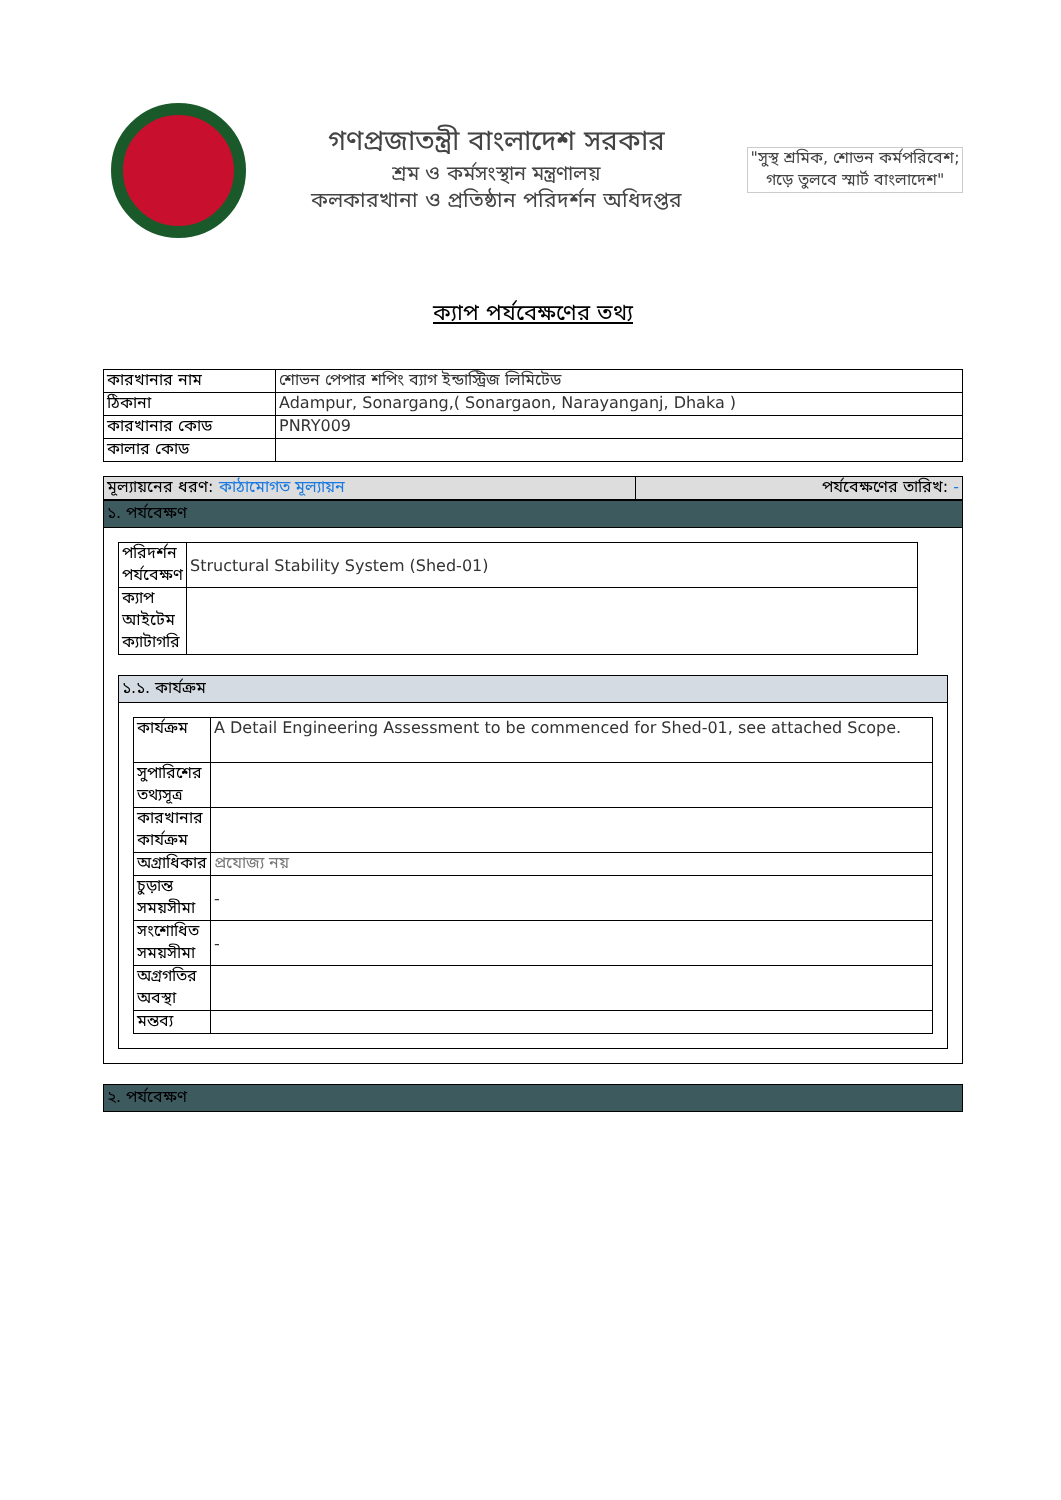গণপ্রজাতন্ত্রী বাংলাদেশ সরকার
শ্রম ও কর্মসংস্থান মন্ত্রণালয়
কলকারখানা ও প্রতিষ্ঠান পরিদর্শন অধিদপ্তর
"সুস্থ শ্রমিক, শোভন কর্মপরিবেশ; গড়ে তুলবে স্মার্ট বাংলাদেশ"
ক্যাপ পর্যবেক্ষণের তথ্য
| কারখানার নাম | শোভন পেপার শপিং ব্যাগ ইন্ডাস্ট্রিজ লিমিটেড |
| ঠিকানা | Adampur, Sonargang,( Sonargaon, Narayanganj, Dhaka ) |
| কারখানার কোড | PNRY009 |
| কালার কোড | |
| মূল্যায়নের ধরণ: কাঠামোগত মূল্যায়ন | পর্যবেক্ষণের তারিখ: - |
১. পর্যবেক্ষণ
| পরিদর্শন পর্যবেক্ষণ | Structural Stability System (Shed-01) |
| ক্যাপ আইটেম ক্যাটাগরি | |
১.১. কার্যক্রম
| কার্যক্রম | A Detail Engineering Assessment to be commenced for Shed-01, see attached Scope. |
| সুপারিশের তথ্যসূত্র | |
| কারখানার কার্যক্রম | |
| অগ্রাধিকার | প্রযোজ্য নয় |
| চুড়ান্ত সময়সীমা | - |
| সংশোধিত সময়সীমা | - |
| অগ্রগতির অবস্থা | |
| মন্তব্য | |
২. পর্যবেক্ষণ